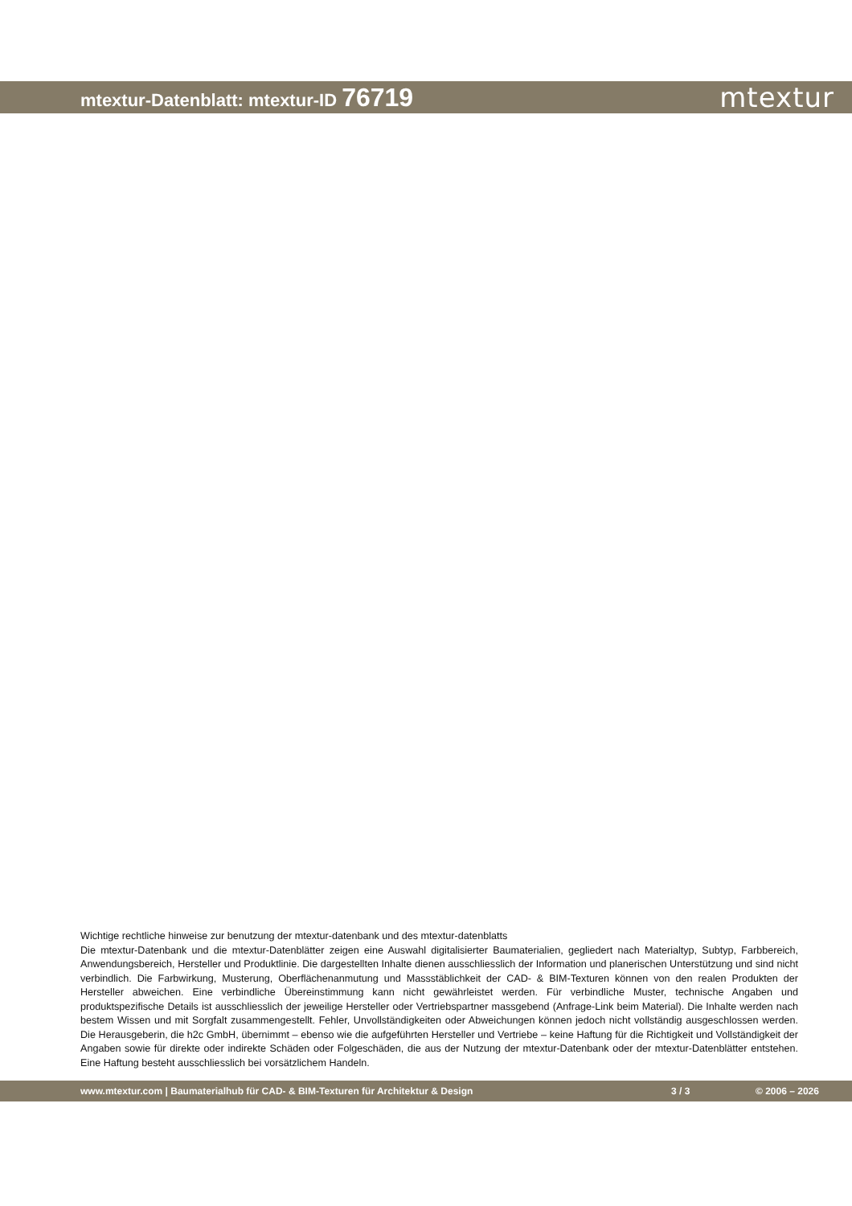mtextur-Datenblatt: mtextur-ID 76719
mtextur
Wichtige rechtliche hinweise zur benutzung der mtextur-datenbank und des mtextur-datenblatts
Die mtextur-Datenbank und die mtextur-Datenblätter zeigen eine Auswahl digitalisierter Baumaterialien, gegliedert nach Materialtyp, Subtyp, Farbbereich, Anwendungsbereich, Hersteller und Produktlinie. Die dargestellten Inhalte dienen ausschliesslich der Information und planerischen Unterstützung und sind nicht verbindlich. Die Farbwirkung, Musterung, Oberflächenanmutung und Massstäblichkeit der CAD- & BIM-Texturen können von den realen Produkten der Hersteller abweichen. Eine verbindliche Übereinstimmung kann nicht gewährleistet werden. Für verbindliche Muster, technische Angaben und produktspezifische Details ist ausschliesslich der jeweilige Hersteller oder Vertriebspartner massgebend (Anfrage-Link beim Material). Die Inhalte werden nach bestem Wissen und mit Sorgfalt zusammengestellt. Fehler, Unvollständigkeiten oder Abweichungen können jedoch nicht vollständig ausgeschlossen werden. Die Herausgeberin, die h2c GmbH, übernimmt – ebenso wie die aufgeführten Hersteller und Vertriebe – keine Haftung für die Richtigkeit und Vollständigkeit der Angaben sowie für direkte oder indirekte Schäden oder Folgeschäden, die aus der Nutzung der mtextur-Datenbank oder der mtextur-Datenblätter entstehen. Eine Haftung besteht ausschliesslich bei vorsätzlichem Handeln.
www.mtextur.com | Baumaterialhub für CAD- & BIM-Texturen für Architektur & Design 3 / 3 © 2006 – 2026